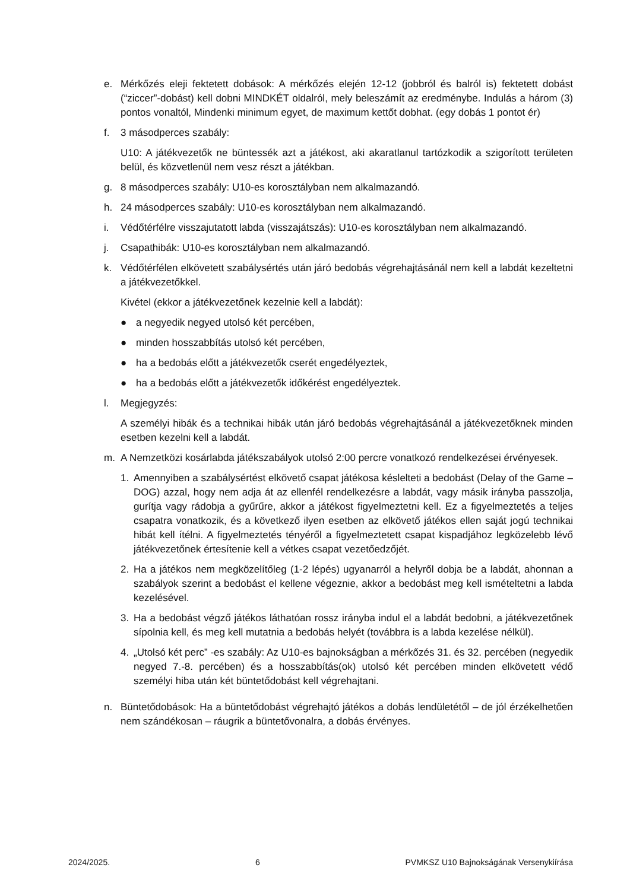e. Mérkőzés eleji fektetett dobások: A mérkőzés elején 12-12 (jobbról és balról is) fektetett dobást (“ziccer”-dobást) kell dobni MINDKÉT oldalról, mely beleszámít az eredménybe. Indulás a három (3) pontos vonaltól, Mindenki minimum egyet, de maximum kettőt dobhat. (egy dobás 1 pontot ér)
f. 3 másodperces szabály:
U10: A játékvezetők ne büntessék azt a játékost, aki akaratlanul tartózkodik a szigorított területen belül, és közvetlenül nem vesz részt a játékban.
g. 8 másodperces szabály: U10-es korosztályban nem alkalmazandó.
h. 24 másodperces szabály: U10-es korosztályban nem alkalmazandó.
i. Védőtérfélre visszajutatott labda (visszajátszás): U10-es korosztályban nem alkalmazandó.
j. Csapathibák: U10-es korosztályban nem alkalmazandó.
k. Védőtérfélen elkövetett szabálysértés után járó bedobás végrehajtásánál nem kell a labdát kezeltetni a játékvezetőkkel.
Kivétel (ekkor a játékvezetőnek kezelnie kell a labdát):
● a negyedik negyed utolsó két percében,
● minden hosszabbítás utolsó két percében,
● ha a bedobás előtt a játékvezetők cserét engedélyeztek,
● ha a bedobás előtt a játékvezetők időkérést engedélyeztek.
l. Megjegyzés:
A személyi hibák és a technikai hibák után járó bedobás végrehajtásánál a játékvezetőknek minden esetben kezelni kell a labdát.
m. A Nemzetközi kosárlabda játékszabályok utolsó 2:00 percre vonatkozó rendelkezései érvényesek.
1. Amennyiben a szabálysértést elkövető csapat játékosa késlelteti a bedobást (Delay of the Game – DOG) azzal, hogy nem adja át az ellenfél rendelkezésre a labdát, vagy másik irányba passzolja, gurítja vagy rádobja a gyűrűre, akkor a játékost figyelmeztetni kell. Ez a figyelmeztetés a teljes csapatra vonatkozik, és a következő ilyen esetben az elkövető játékos ellen saját jogú technikai hibát kell ítélni. A figyelmeztetés tényéről a figyelmeztetett csapat kispadjához legközelebb lévő játékvezetőnek értesítenie kell a vétkes csapat vezetőedzőjét.
2. Ha a játékos nem megközelítőleg (1-2 lépés) ugyanarról a helyről dobja be a labdát, ahonnan a szabályok szerint a bedobást el kellene végeznie, akkor a bedobást meg kell ismételtetni a labda kezelésével.
3. Ha a bedobást végző játékos láthatóan rossz irányba indul el a labdát bedobni, a játékvezetőnek sípolnia kell, és meg kell mutatnia a bedobás helyét (továbbra is a labda kezelése nélkül).
4. „Utolsó két perc” -es szabály: Az U10-es bajnokságban a mérkőzés 31. és 32. percében (negyedik negyed 7.-8. percében) és a hosszabbítás(ok) utolsó két percében minden elkövetett védő személyi hiba után két büntetődobást kell végrehajtani.
n. Büntetődobások: Ha a büntetődobást végrehajtó játékos a dobás lendületétől – de jól érzékelhetően nem szándékosan – ráugrik a büntetővonalra, a dobás érvényes.
2024/2025. 6 PVMKSZ U10 Bajnokságának Versenykiírása